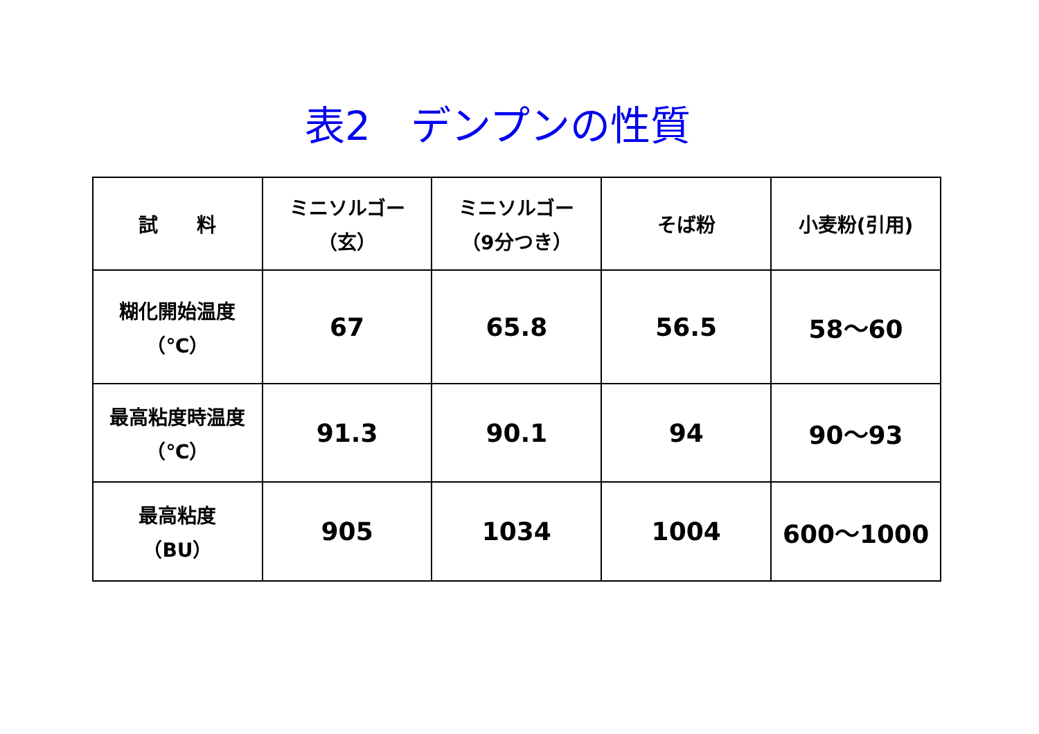表2　デンプンの性質
| 試 料 | ミニソルゴー （玄） | ミニソルゴー （9分つき） | そば粉 | 小麦粉(引用) |
| 糊化開始温度 （℃） | 67 | 65.8 | 56.5 | 58～60 |
| 最高粘度時温度 （℃） | 91.3 | 90.1 | 94 | 90～93 |
| 最高粘度 （BU） | 905 | 1034 | 1004 | 600～1000 |